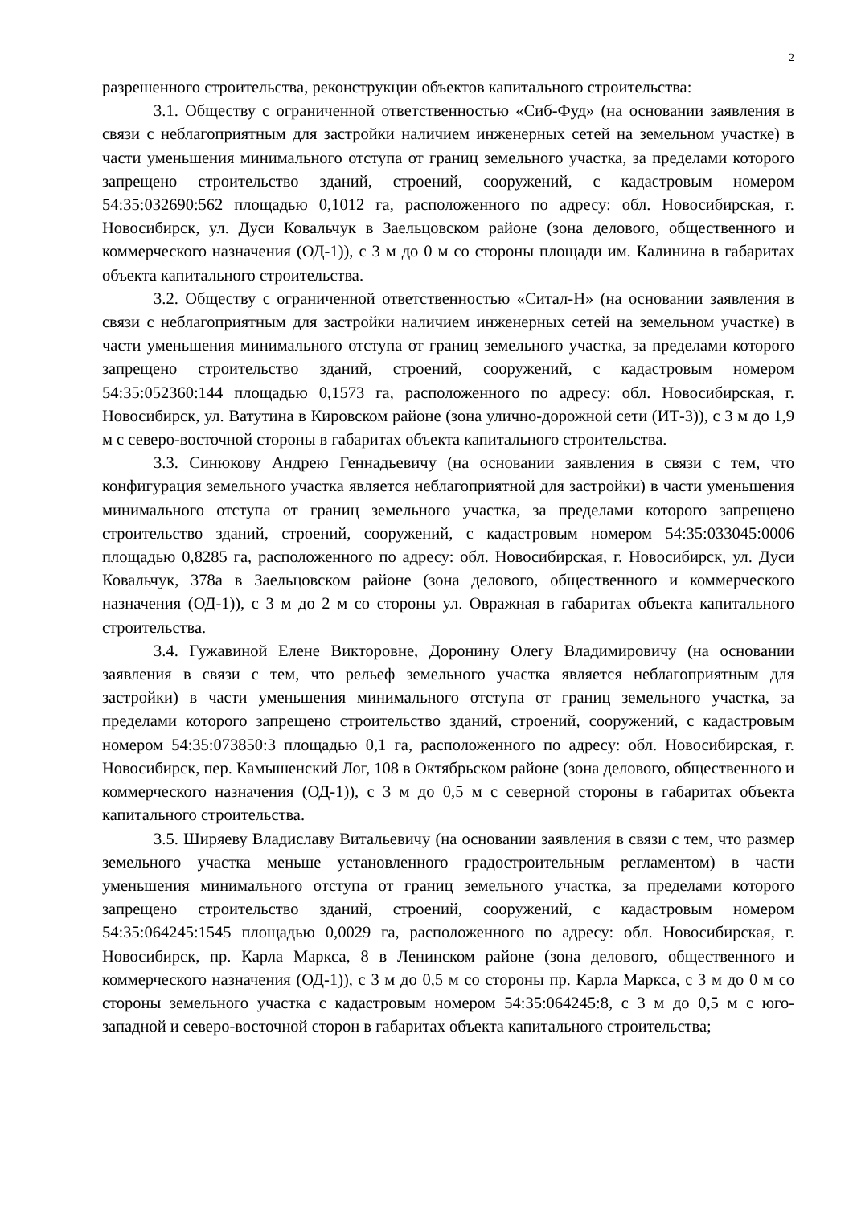2
разрешенного строительства, реконструкции объектов капитального строительства:
3.1. Обществу с ограниченной ответственностью «Сиб-Фуд» (на основании заявления в связи с неблагоприятным для застройки наличием инженерных сетей на земельном участке) в части уменьшения минимального отступа от границ земельного участка, за пределами которого запрещено строительство зданий, строений, сооружений, с кадастровым номером 54:35:032690:562 площадью 0,1012 га, расположенного по адресу: обл. Новосибирская, г. Новосибирск, ул. Дуси Ковальчук в Заельцовском районе (зона делового, общественного и коммерческого назначения (ОД-1)), с 3 м до 0 м со стороны площади им. Калинина в габаритах объекта капитального строительства.
3.2. Обществу с ограниченной ответственностью «Ситал-Н» (на основании заявления в связи с неблагоприятным для застройки наличием инженерных сетей на земельном участке) в части уменьшения минимального отступа от границ земельного участка, за пределами которого запрещено строительство зданий, строений, сооружений, с кадастровым номером 54:35:052360:144 площадью 0,1573 га, расположенного по адресу: обл. Новосибирская, г. Новосибирск, ул. Ватутина в Кировском районе (зона улично-дорожной сети (ИТ-3)), с 3 м до 1,9 м с северо-восточной стороны в габаритах объекта капитального строительства.
3.3. Синюкову Андрею Геннадьевичу (на основании заявления в связи с тем, что конфигурация земельного участка является неблагоприятной для застройки) в части уменьшения минимального отступа от границ земельного участка, за пределами которого запрещено строительство зданий, строений, сооружений, с кадастровым номером 54:35:033045:0006 площадью 0,8285 га, расположенного по адресу: обл. Новосибирская, г. Новосибирск, ул. Дуси Ковальчук, 378а в Заельцовском районе (зона делового, общественного и коммерческого назначения (ОД-1)), с 3 м до 2 м со стороны ул. Овражная в габаритах объекта капитального строительства.
3.4. Гужавиной Елене Викторовне, Доронину Олегу Владимировичу (на основании заявления в связи с тем, что рельеф земельного участка является неблагоприятным для застройки) в части уменьшения минимального отступа от границ земельного участка, за пределами которого запрещено строительство зданий, строений, сооружений, с кадастровым номером 54:35:073850:3 площадью 0,1 га, расположенного по адресу: обл. Новосибирская, г. Новосибирск, пер. Камышенский Лог, 108 в Октябрьском районе (зона делового, общественного и коммерческого назначения (ОД-1)), с 3 м до 0,5 м с северной стороны в габаритах объекта капитального строительства.
3.5. Ширяеву Владиславу Витальевичу (на основании заявления в связи с тем, что размер земельного участка меньше установленного градостроительным регламентом) в части уменьшения минимального отступа от границ земельного участка, за пределами которого запрещено строительство зданий, строений, сооружений, с кадастровым номером 54:35:064245:1545 площадью 0,0029 га, расположенного по адресу: обл. Новосибирская, г. Новосибирск, пр. Карла Маркса, 8 в Ленинском районе (зона делового, общественного и коммерческого назначения (ОД-1)), с 3 м до 0,5 м со стороны пр. Карла Маркса, с 3 м до 0 м со стороны земельного участка с кадастровым номером 54:35:064245:8, с 3 м до 0,5 м с юго-западной и северо-восточной сторон в габаритах объекта капитального строительства;